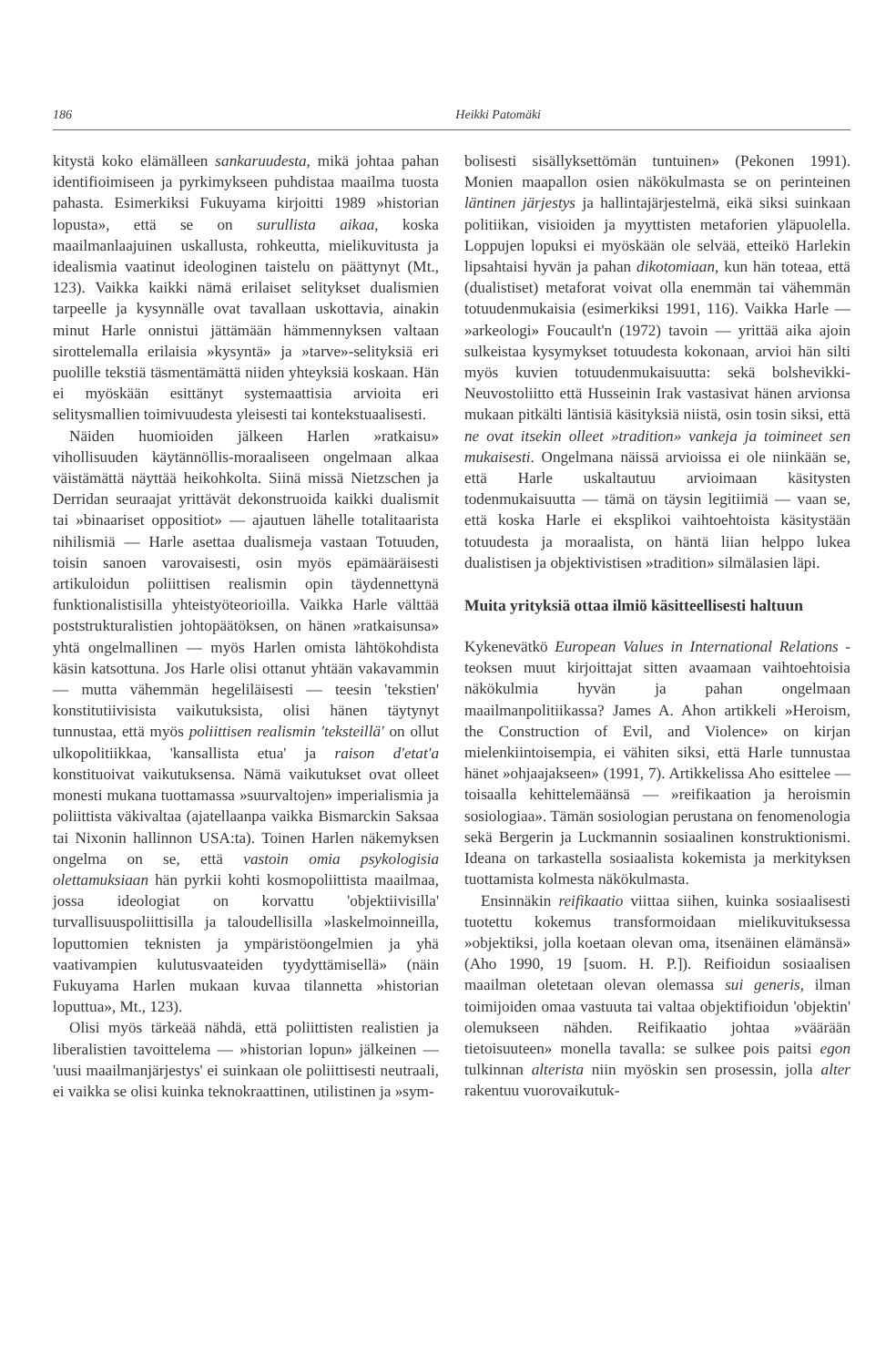186 Heikki Patomäki
kitystä koko elämälleen sankaruudesta, mikä johtaa pahan identifioimiseen ja pyrkimykseen puhdistaa maailma tuosta pahasta. Esimerkiksi Fukuyama kirjoitti 1989 »historian lopusta», että se on surullista aikaa, koska maailmanlaajuinen uskallusta, rohkeutta, mielikuvitusta ja idealismia vaatinut ideologinen taistelu on päättynyt (Mt., 123). Vaikka kaikki nämä erilaiset selitykset dualismien tarpeelle ja kysynnälle ovat tavallaan uskottavia, ainakin minut Harle onnistui jättämään hämmennyksen valtaan sirottelemalla erilaisia »kysyntä» ja »tarve»-selityksiä eri puolille tekstiä täsmentämättä niiden yhteyksiä koskaan. Hän ei myöskään esittänyt systemaattisia arvioita eri selitysmallien toimivuudesta yleisesti tai kontekstuaalisesti.
Näiden huomioiden jälkeen Harlen »ratkaisu» vihollisuuden käytännöllis-moraaliseen ongelmaan alkaa väistämättä näyttää heikohkolta. Siinä missä Nietzschen ja Derridan seuraajat yrittävät dekonstruoida kaikki dualismit tai »binaariset oppositiot» — ajautuen lähelle totalitaarista nihilismiä — Harle asettaa dualismeja vastaan Totuuden, toisin sanoen varovaisesti, osin myös epämääräisesti artikuloidun poliittisen realismin opin täydennettynä funktionalistisilla yhteistyöteorioilla. Vaikka Harle välttää poststrukturalistien johtopäätöksen, on hänen »ratkaisunsa» yhtä ongelmallinen — myös Harlen omista lähtökohdista käsin katsottuna. Jos Harle olisi ottanut yhtään vakavammin — mutta vähemmän hegeliläisesti — teesin 'tekstien' konstitutiivisista vaikutuksista, olisi hänen täytynyt tunnustaa, että myös poliittisen realismin 'teksteillä' on ollut ulkopolitiikkaa, 'kansallista etua' ja raison d'etat'a konstituoivat vaikutuksensa. Nämä vaikutukset ovat olleet monesti mukana tuottamassa »suurvaltojen» imperialismia ja poliittista väkivaltaa (ajatellaanpa vaikka Bismarckin Saksaa tai Nixonin hallinnon USA:ta). Toinen Harlen näkemyksen ongelma on se, että vastoin omia psykologisia olettamuksiaan hän pyrkii kohti kosmopoliittista maailmaa, jossa ideologiat on korvattu 'objektiivisilla' turvallisuuspoliittisilla ja taloudellisilla »laskelmoinneilla, loputtomien teknisten ja ympäristöongelmien ja yhä vaativampien kulutusvaateiden tyydyttämisellä» (näin Fukuyama Harlen mukaan kuvaa tilannetta »historian loputtua», Mt., 123).
Olisi myös tärkeää nähdä, että poliittisten realistien ja liberalistien tavoittelema — »historian lopun» jälkeinen — 'uusi maailmanjärjestys' ei suinkaan ole poliittisesti neutraali, ei vaikka se olisi kuinka teknokraattinen, utilistinen ja »sym-
bolisesti sisällyksettömän tuntuinen» (Pekonen 1991). Monien maapallon osien näkökulmasta se on perinteinen läntinen järjestys ja hallintajärjestelmä, eikä siksi suinkaan politiikan, visioiden ja myyttisten metaforien yläpuolella. Loppujen lopuksi ei myöskään ole selvää, etteikö Harlekin lipsahtaisi hyvän ja pahan dikotomiaan, kun hän toteaa, että (dualistiset) metaforat voivat olla enemmän tai vähemmän totuudenmukaisia (esimerkiksi 1991, 116). Vaikka Harle — »arkeologi» Foucault'n (1972) tavoin — yrittää aika ajoin sulkeistaa kysymykset totuudesta kokonaan, arvioi hän silti myös kuvien totuudenmukaisuutta: sekä bolshevikki-Neuvostoliitto että Husseinin Irak vastasivat hänen arvionsa mukaan pitkälti läntisiä käsityksiä niistä, osin tosin siksi, että ne ovat itsekin olleet »tradition» vankeja ja toimineet sen mukaisesti. Ongelmana näissä arvioissa ei ole niinkään se, että Harle uskaltautuu arvioimaan käsitysten todenmukaisuutta — tämä on täysin legitiimiä — vaan se, että koska Harle ei eksplikoi vaihtoehtoista käsitystään totuudesta ja moraalista, on häntä liian helppo lukea dualistisen ja objektivistisen »tradition» silmälasien läpi.
Muita yrityksiä ottaa ilmiö käsitteellisesti haltuun
Kykenevätkö European Values in International Relations -teoksen muut kirjoittajat sitten avaamaan vaihtoehtoisia näkökulmia hyvän ja pahan ongelmaan maailmanpolitiikassa? James A. Ahon artikkeli »Heroism, the Construction of Evil, and Violence» on kirjan mielenkiintoisempia, ei vähiten siksi, että Harle tunnustaa hänet »ohjaajakseen» (1991, 7). Artikkelissa Aho esittelee — toisaalla kehittelemäänsä — »reifikaation ja heroismin sosiologiaa». Tämän sosiologian perustana on fenomenologia sekä Bergerin ja Luckmannin sosiaalinen konstruktionismi. Ideana on tarkastella sosiaalista kokemista ja merkityksen tuottamista kolmesta näkökulmasta.
Ensinnäkin reifikaatio viittaa siihen, kuinka sosiaalisesti tuotettu kokemus transformoidaan mielikuvituksessa »objektiksi, jolla koetaan olevan oma, itsenäinen elämänsä» (Aho 1990, 19 [suom. H. P.]). Reifioidun sosiaalisen maailman oletetaan olevan olemassa sui generis, ilman toimijoiden omaa vastuuta tai valtaa objektifioidun 'objektin' olemukseen nähden. Reifikaatio johtaa »väärään tietoisuuteen» monella tavalla: se sulkee pois paitsi egon tulkinnan alterista niin myöskin sen prosessin, jolla alter rakentuu vuorovaikutuk-